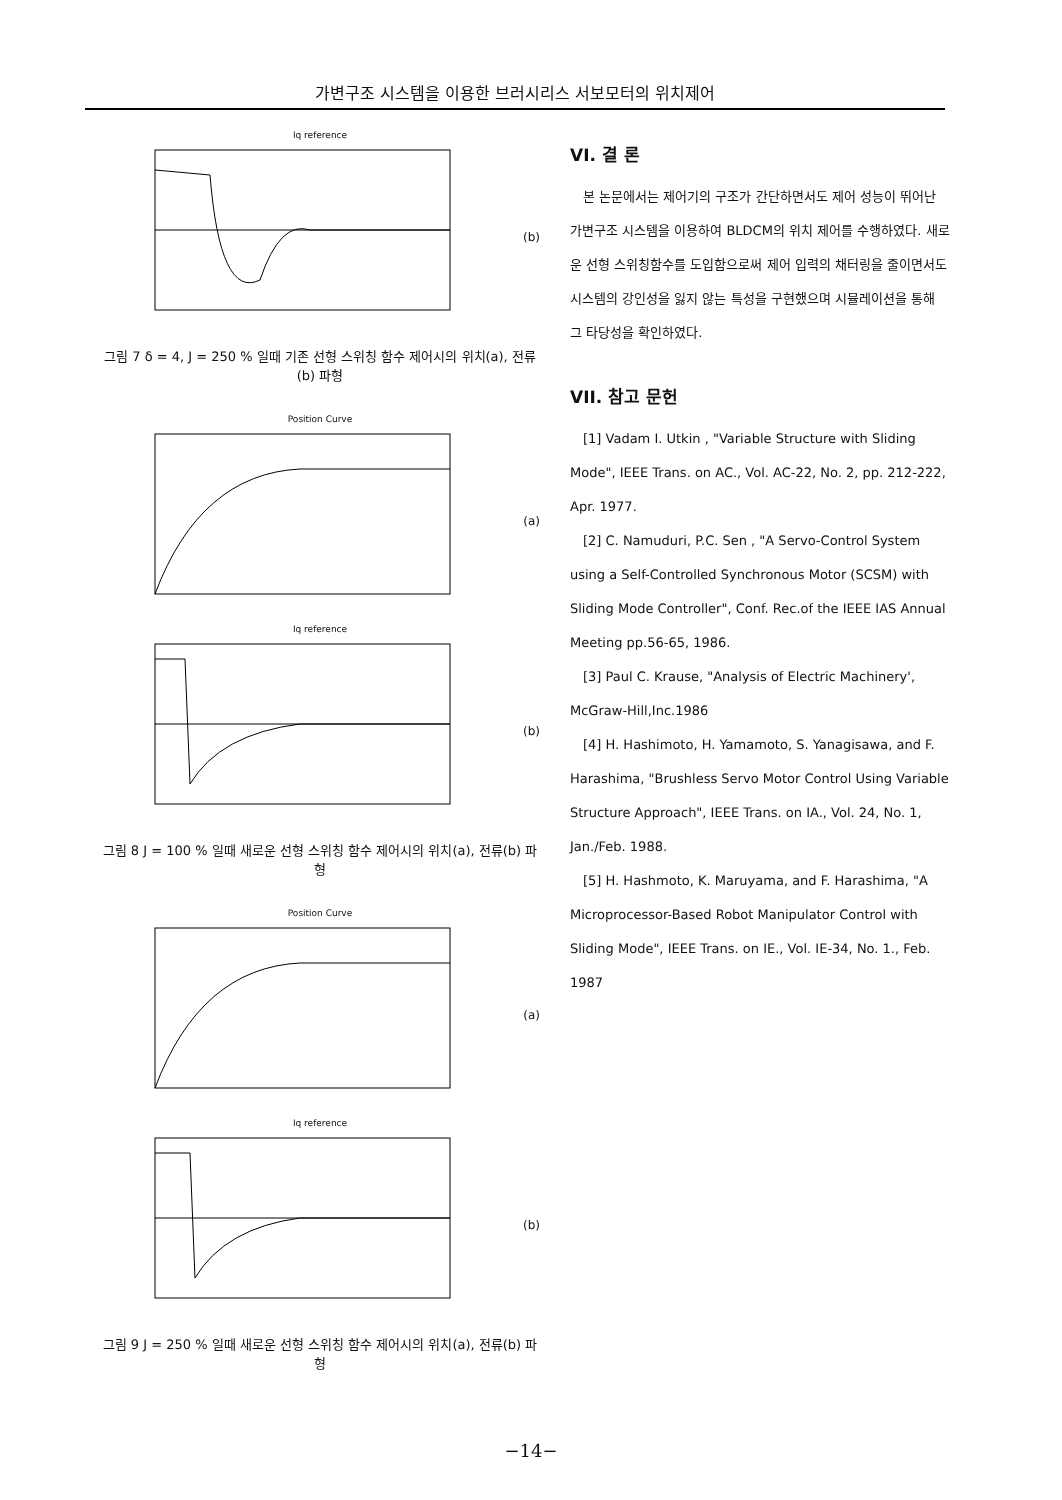가변구조 시스템을 이용한 브러시리스 서보모터의 위치제어
Iq reference
(b)
그림 7 δ = 4, J = 250 % 일때 기존 선형 스위칭 함수 제어시의 위치(a), 전류(b) 파형
Position Curve
(a)
Iq reference
(b)
그림 8 J = 100 % 일때 새로운 선형 스위칭 함수 제어시의 위치(a), 전류(b) 파형
Position Curve
(a)
Iq reference
(b)
그림 9 J = 250 % 일때 새로운 선형 스위칭 함수 제어시의 위치(a), 전류(b) 파형
VI. 결 론
본 논문에서는 제어기의 구조가 간단하면서도 제어 성능이 뛰어난 가변구조 시스템을 이용하여 BLDCM의 위치 제어를 수행하였다. 새로운 선형 스위칭함수를 도입함으로써 제어 입력의 채터링을 줄이면서도 시스템의 강인성을 잃지 않는 특성을 구현했으며 시뮬레이션을 통해 그 타당성을 확인하였다.
VII. 참고 문헌
[1] Vadam I. Utkin , "Variable Structure with Sliding Mode", IEEE Trans. on AC., Vol. AC-22, No. 2, pp. 212-222, Apr. 1977.
[2] C. Namuduri, P.C. Sen , "A Servo-Control System using a Self-Controlled Synchronous Motor (SCSM) with Sliding Mode Controller", Conf. Rec.of the IEEE IAS Annual Meeting pp.56-65, 1986.
[3] Paul C. Krause, "Analysis of Electric Machinery', McGraw-Hill,Inc.1986
[4] H. Hashimoto, H. Yamamoto, S. Yanagisawa, and F. Harashima, "Brushless Servo Motor Control Using Variable Structure Approach", IEEE Trans. on IA., Vol. 24, No. 1, Jan./Feb. 1988.
[5] H. Hashmoto, K. Maruyama, and F. Harashima, "A Microprocessor-Based Robot Manipulator Control with Sliding Mode", IEEE Trans. on IE., Vol. IE-34, No. 1., Feb. 1987
−14−